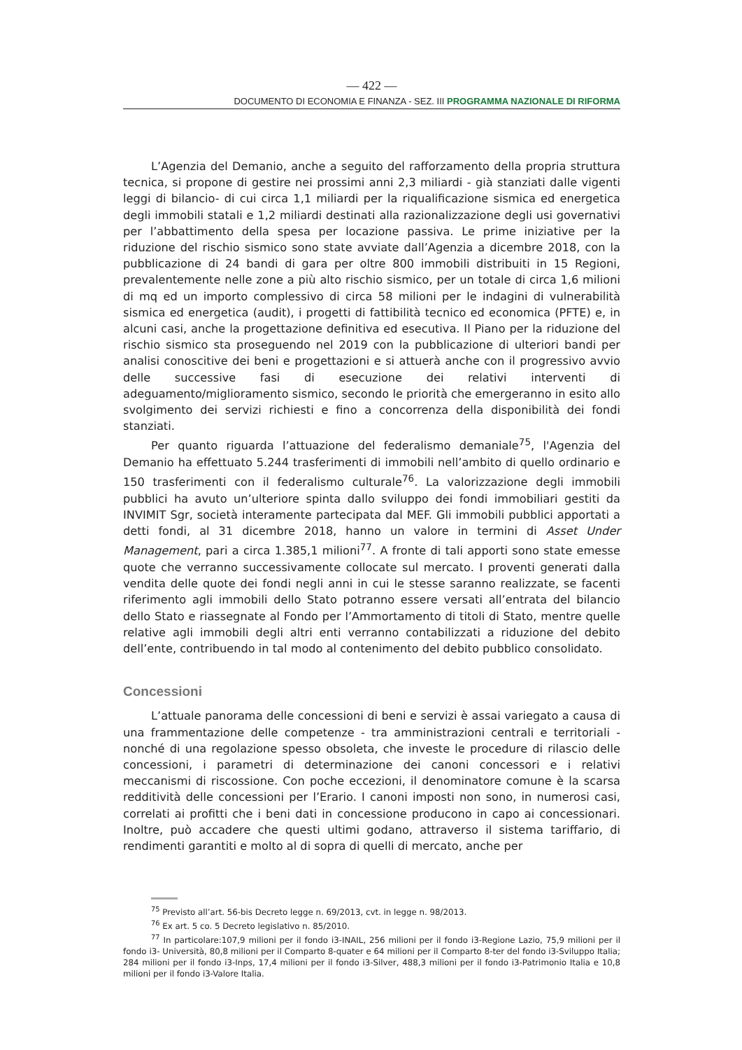— 422 —
DOCUMENTO DI ECONOMIA E FINANZA - SEZ. III PROGRAMMA NAZIONALE DI RIFORMA
L’Agenzia del Demanio, anche a seguito del rafforzamento della propria struttura tecnica, si propone di gestire nei prossimi anni 2,3 miliardi - già stanziati dalle vigenti leggi di bilancio- di cui circa 1,1 miliardi per la riqualificazione sismica ed energetica degli immobili statali e 1,2 miliardi destinati alla razionalizzazione degli usi governativi per l’abbattimento della spesa per locazione passiva. Le prime iniziative per la riduzione del rischio sismico sono state avviate dall’Agenzia a dicembre 2018, con la pubblicazione di 24 bandi di gara per oltre 800 immobili distribuiti in 15 Regioni, prevalentemente nelle zone a più alto rischio sismico, per un totale di circa 1,6 milioni di mq ed un importo complessivo di circa 58 milioni per le indagini di vulnerabilità sismica ed energetica (audit), i progetti di fattibilità tecnico ed economica (PFTE) e, in alcuni casi, anche la progettazione definitiva ed esecutiva. Il Piano per la riduzione del rischio sismico sta proseguendo nel 2019 con la pubblicazione di ulteriori bandi per analisi conoscitive dei beni e progettazioni e si attuerà anche con il progressivo avvio delle successive fasi di esecuzione dei relativi interventi di adeguamento/miglioramento sismico, secondo le priorità che emergeranno in esito allo svolgimento dei servizi richiesti e fino a concorrenza della disponibilità dei fondi stanziati.
Per quanto riguarda l’attuazione del federalismo demaniale<sup>75</sup>, l'Agenzia del Demanio ha effettuato 5.244 trasferimenti di immobili nell’ambito di quello ordinario e 150 trasferimenti con il federalismo culturale<sup>76</sup>. La valorizzazione degli immobili pubblici ha avuto un’ulteriore spinta dallo sviluppo dei fondi immobiliari gestiti da INVIMIT Sgr, società interamente partecipata dal MEF. Gli immobili pubblici apportati a detti fondi, al 31 dicembre 2018, hanno un valore in termini di Asset Under Management, pari a circa 1.385,1 milioni<sup>77</sup>. A fronte di tali apporti sono state emesse quote che verranno successivamente collocate sul mercato. I proventi generati dalla vendita delle quote dei fondi negli anni in cui le stesse saranno realizzate, se facenti riferimento agli immobili dello Stato potranno essere versati all’entrata del bilancio dello Stato e riassegnate al Fondo per l’Ammortamento di titoli di Stato, mentre quelle relative agli immobili degli altri enti verranno contabilizzati a riduzione del debito dell’ente, contribuendo in tal modo al contenimento del debito pubblico consolidato.
Concessioni
L’attuale panorama delle concessioni di beni e servizi è assai variegato a causa di una frammentazione delle competenze - tra amministrazioni centrali e territoriali - nonché di una regolazione spesso obsoleta, che investe le procedure di rilascio delle concessioni, i parametri di determinazione dei canoni concessori e i relativi meccanismi di riscossione. Con poche eccezioni, il denominatore comune è la scarsa redditività delle concessioni per l’Erario. I canoni imposti non sono, in numerosi casi, correlati ai profitti che i beni dati in concessione producono in capo ai concessionari. Inoltre, può accadere che questi ultimi godano, attraverso il sistema tariffario, di rendimenti garantiti e molto al di sopra di quelli di mercato, anche per
<sup>75</sup> Previsto all’art. 56-bis Decreto legge n. 69/2013, cvt. in legge n. 98/2013.
<sup>76</sup> Ex art. 5 co. 5 Decreto legislativo n. 85/2010.
<sup>77</sup> In particolare:107,9 milioni per il fondo i3-INAIL, 256 milioni per il fondo i3-Regione Lazio, 75,9 milioni per il fondo i3- Università, 80,8 milioni per il Comparto 8-quater e 64 milioni per il Comparto 8-ter del fondo i3-Sviluppo Italia; 284 milioni per il fondo i3-Inps, 17,4 milioni per il fondo i3-Silver, 488,3 milioni per il fondo i3-Patrimonio Italia e 10,8 milioni per il fondo i3-Valore Italia.